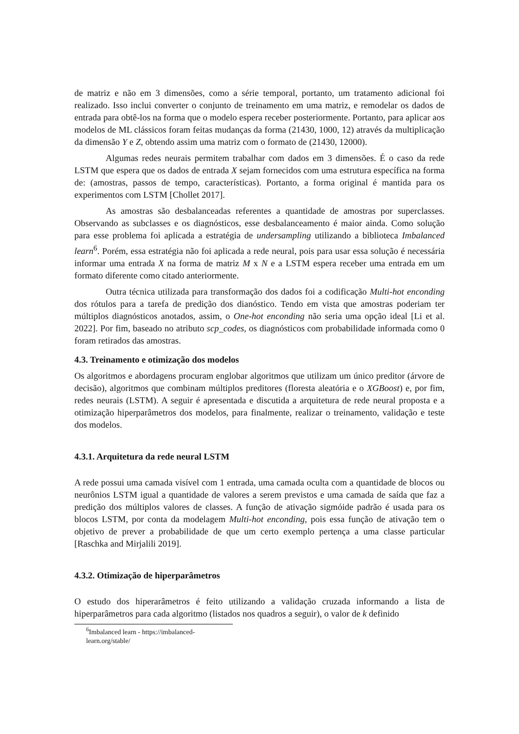de matriz e não em 3 dimensões, como a série temporal, portanto, um tratamento adicional foi realizado. Isso inclui converter o conjunto de treinamento em uma matriz, e remodelar os dados de entrada para obtê-los na forma que o modelo espera receber posteriormente. Portanto, para aplicar aos modelos de ML clássicos foram feitas mudanças da forma (21430, 1000, 12) através da multiplicação da dimensão Y e Z, obtendo assim uma matriz com o formato de (21430, 12000).
Algumas redes neurais permitem trabalhar com dados em 3 dimensões. É o caso da rede LSTM que espera que os dados de entrada X sejam fornecidos com uma estrutura específica na forma de: (amostras, passos de tempo, características). Portanto, a forma original é mantida para os experimentos com LSTM [Chollet 2017].
As amostras são desbalanceadas referentes a quantidade de amostras por superclasses. Observando as subclasses e os diagnósticos, esse desbalanceamento é maior ainda. Como solução para esse problema foi aplicada a estratégia de undersampling utilizando a biblioteca Imbalanced learn<sup>6</sup>. Porém, essa estratégia não foi aplicada a rede neural, pois para usar essa solução é necessária informar uma entrada X na forma de matriz M x N e a LSTM espera receber uma entrada em um formato diferente como citado anteriormente.
Outra técnica utilizada para transformação dos dados foi a codificação Multi-hot enconding dos rótulos para a tarefa de predição dos dianóstico. Tendo em vista que amostras poderiam ter múltiplos diagnósticos anotados, assim, o One-hot enconding não seria uma opção ideal [Li et al. 2022]. Por fim, baseado no atributo scp_codes, os diagnósticos com probabilidade informada como 0 foram retirados das amostras.
4.3. Treinamento e otimização dos modelos
Os algoritmos e abordagens procuram englobar algoritmos que utilizam um único preditor (árvore de decisão), algoritmos que combinam múltiplos preditores (floresta aleatória e o XGBoost) e, por fim, redes neurais (LSTM). A seguir é apresentada e discutida a arquitetura de rede neural proposta e a otimização hiperparâmetros dos modelos, para finalmente, realizar o treinamento, validação e teste dos modelos.
4.3.1. Arquitetura da rede neural LSTM
A rede possui uma camada visível com 1 entrada, uma camada oculta com a quantidade de blocos ou neurônios LSTM igual a quantidade de valores a serem previstos e uma camada de saída que faz a predição dos múltiplos valores de classes. A função de ativação sigmóide padrão é usada para os blocos LSTM, por conta da modelagem Multi-hot enconding, pois essa função de ativação tem o objetivo de prever a probabilidade de que um certo exemplo pertença a uma classe particular [Raschka and Mirjalili 2019].
4.3.2. Otimização de hiperparâmetros
O estudo dos hiperarâmetros é feito utilizando a validação cruzada informando a lista de hiperparâmetros para cada algoritmo (listados nos quadros a seguir), o valor de k definido
<sup>6</sup> Imbalanced learn - https://imbalanced-learn.org/stable/